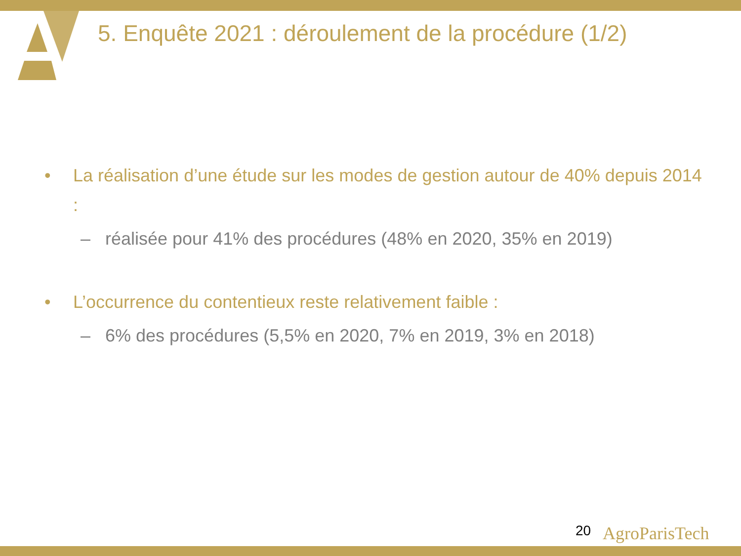5. Enquête 2021 : déroulement de la procédure (1/2)
• La réalisation d’une étude sur les modes de gestion autour de 40% depuis 2014 :
– réalisée pour 41% des procédures (48% en 2020, 35% en 2019)
• L’occurrence du contentieux reste relativement faible :
– 6% des procédures (5,5% en 2020, 7% en 2019, 3% en 2018)
20 AgroParisTech